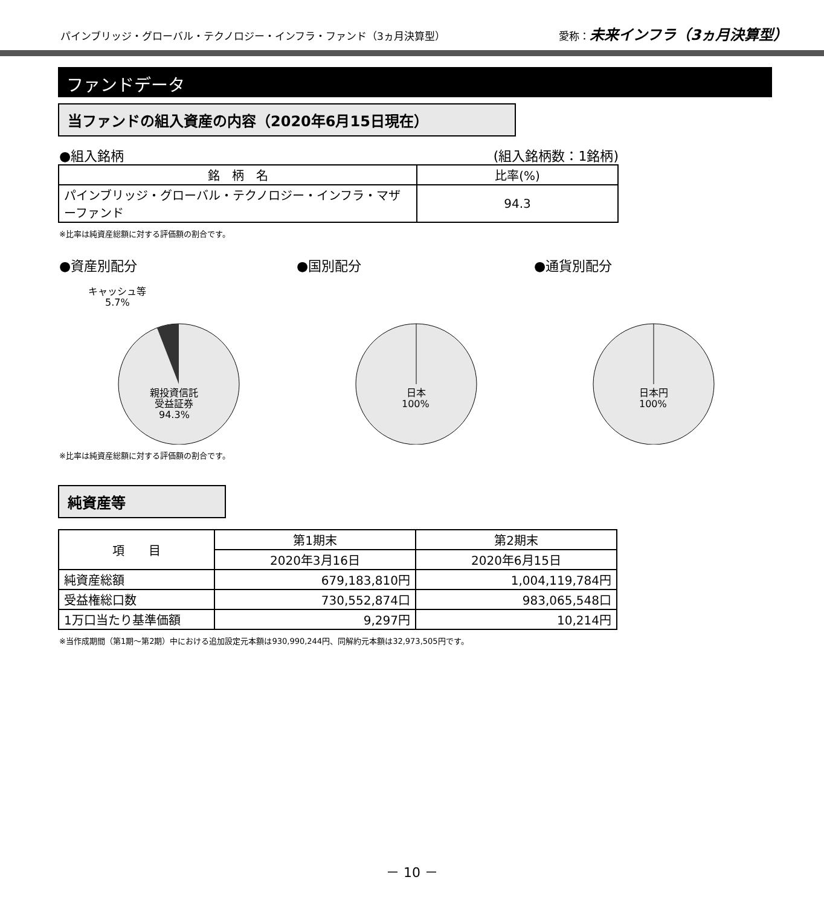パインブリッジ・グローバル・テクノロジー・インフラ・ファンド（3ヵ月決算型） 愛称：未来インフラ（3ヵ月決算型）
ファンドデータ
当ファンドの組入資産の内容（2020年6月15日現在）
●組入銘柄 (組入銘柄数：1銘柄)
| 銘 柄 名 | 比率(%) |
| --- | --- |
| パインブリッジ・グローバル・テクノロジー・インフラ・マザーファンド | 94.3 |
※比率は純資産総額に対する評価額の割合です。
●資産別配分
キャッシュ等
5.7%
親投資信託
受益証券
94.3%
●国別配分
日本
100%
●通貨別配分
日本円
100%
※比率は純資産総額に対する評価額の割合です。
純資産等
| 項 目 | 第1期末 | 第2期末 |
| --- | --- | --- |
| | 2020年3月16日 | 2020年6月15日 |
| 純資産総額 | 679,183,810円 | 1,004,119,784円 |
| 受益権総口数 | 730,552,874口 | 983,065,548口 |
| 1万口当たり基準価額 | 9,297円 | 10,214円 |
※当作成期間（第1期～第2期）中における追加設定元本額は930,990,244円、同解約元本額は32,973,505円です。
－ 10 －